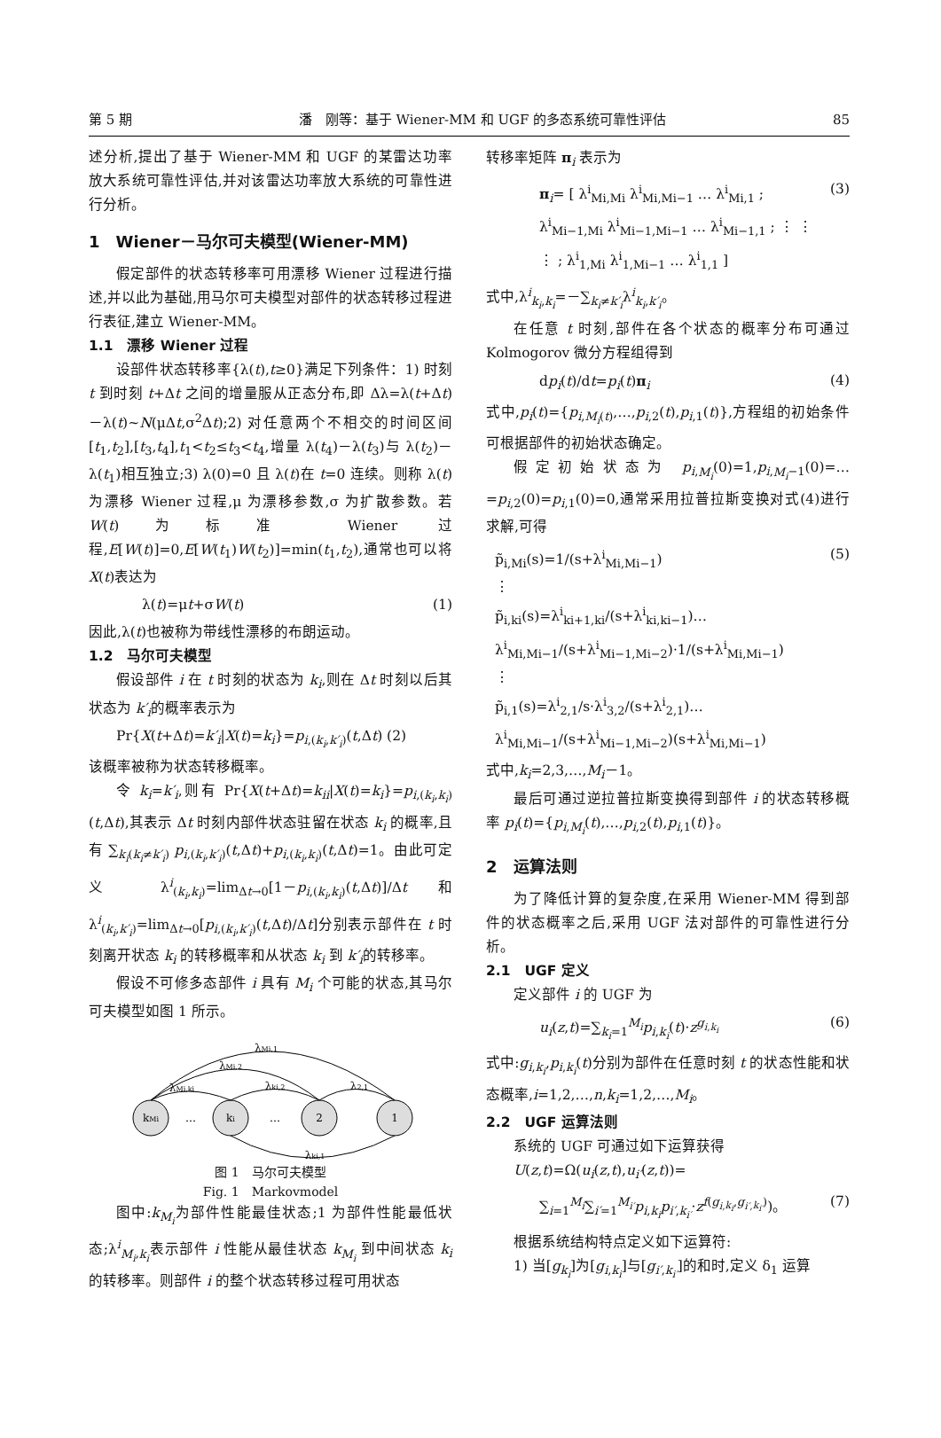第 5 期 潘　刚等：基于 Wiener-MM 和 UGF 的多态系统可靠性评估 85
述分析,提出了基于 Wiener-MM 和 UGF 的某雷达功率放大系统可靠性评估,并对该雷达功率放大系统的可靠性进行分析。
1　Wiener－马尔可夫模型(Wiener-MM)
假定部件的状态转移率可用漂移 Wiener 过程进行描述,并以此为基础,用马尔可夫模型对部件的状态转移过程进行表征,建立 Wiener-MM。
1.1　漂移 Wiener 过程
设部件状态转移率{λ(t),t≥0}满足下列条件：1) 时刻 t 到时刻 t+Δt 之间的增量服从正态分布,即 Δλ=λ(t+Δt)－λ(t)~N(μΔt,σ<sup>2</sup>Δt);2) 对任意两个不相交的时间区间[t<sub>1</sub>,t<sub>2</sub>],[t<sub>3</sub>,t<sub>4</sub>],t<sub>1</sub><t<sub>2</sub>≤t<sub>3</sub><t<sub>4</sub>,增量 λ(t<sub>4</sub>)－λ(t<sub>3</sub>)与 λ(t<sub>2</sub>)－λ(t<sub>1</sub>)相互独立;3) λ(0)=0 且 λ(t)在 t=0 连续。则称 λ(t)为漂移 Wiener 过程,μ 为漂移参数,σ 为扩散参数。若 W(t)为标准 Wiener 过程,E[W(t)]=0,E[W(t<sub>1</sub>)W(t<sub>2</sub>)]=min(t<sub>1</sub>,t<sub>2</sub>),通常也可以将 X(t)表达为
λ(t)=μt+σW(t) (1)
因此,λ(t)也被称为带线性漂移的布朗运动。
1.2　马尔可夫模型
假设部件 i 在 t 时刻的状态为 k<sub>i</sub>,则在 Δt 时刻以后其状态为 k′<sub>i</sub>的概率表示为
Pr{X(t+Δt)=k′<sub>i</sub>|X(t)=k<sub>i</sub>}=p<sub>i,(k<sub>i</sub>,k′<sub>i</sub>)</sub>(t,Δt) (2)
该概率被称为状态转移概率。
令 k<sub>i</sub>=k′<sub>i</sub>,则有 Pr{X(t+Δt)=k<sub>ii</sub>|X(t)=k<sub>i</sub>}=p<sub>i,(k<sub>i</sub>,k<sub>i</sub>)</sub>(t,Δt),其表示 Δt 时刻内部件状态驻留在状态 k<sub>i</sub> 的概率,且有 ∑<sub>k<sub>i</sub>(k<sub>i</sub>≠k′<sub>i</sub>)</sub> p<sub>i,(k<sub>i</sub>,k′<sub>i</sub>)</sub>(t,Δt)+p<sub>i,(k<sub>i</sub>,k<sub>i</sub>)</sub>(t,Δt)=1。由此可定义 λ<sup>i</sup><sub>(k<sub>i</sub>,k<sub>i</sub>)</sub>=lim<sub>Δt→0</sub>[1－p<sub>i,(k<sub>i</sub>,k<sub>i</sub>)</sub>(t,Δt)]/Δt 和 λ<sup>i</sup><sub>(k<sub>i</sub>,k′<sub>i</sub>)</sub>=lim<sub>Δt→0</sub>[p<sub>i,(k<sub>i</sub>,k′<sub>i</sub>)</sub>(t,Δt)/Δt]分别表示部件在 t 时刻离开状态 k<sub>i</sub> 的转移概率和从状态 k<sub>i</sub> 到 k′<sub>i</sub>的转移率。
假设不可修多态部件 i 具有 M<sub>i</sub> 个可能的状态,其马尔可夫模型如图 1 所示。
kMi
…
ki
…
2
1
λMi,1
λMi,2
λMi,ki
λki,2
λ2,1
λki,1
图 1　马尔可夫模型
Fig. 1　Markovmodel
图中:k<sub>M<sub>i</sub></sub>为部件性能最佳状态;1 为部件性能最低状态;λ<sup>i</sup><sub>M<sub>i</sub>,k<sub>i</sub></sub>表示部件 i 性能从最佳状态 k<sub>M<sub>i</sub></sub> 到中间状态 k<sub>i</sub> 的转移率。则部件 i 的整个状态转移过程可用状态
转移率矩阵 π<sub>i</sub> 表示为
π<sub>i</sub>= [ λ<sup>i</sup><sub>Mi,Mi</sub> λ<sup>i</sup><sub>Mi,Mi−1</sub> … λ<sup>i</sup><sub>Mi,1</sub> ; λ<sup>i</sup><sub>Mi−1,Mi</sub> λ<sup>i</sup><sub>Mi−1,Mi−1</sub> … λ<sup>i</sup><sub>Mi−1,1</sub> ; ⋮ ⋮ ⋮ ; λ<sup>i</sup><sub>1,Mi</sub> λ<sup>i</sup><sub>1,Mi−1</sub> … λ<sup>i</sup><sub>1,1</sub> ] (3)
式中,λ<sup>i</sup><sub>k<sub>i</sub>,k<sub>i</sub></sub>=－∑<sub>k<sub>i</sub>≠k′<sub>i</sub></sub>λ<sup>i</sup><sub>k<sub>i</sub>,k′<sub>i</sub></sub>。
在任意 t 时刻,部件在各个状态的概率分布可通过 Kolmogorov 微分方程组得到
dp<sub>i</sub>(t)/dt=p<sub>i</sub>(t)π<sub>i</sub> (4)
式中,p<sub>i</sub>(t)={p<sub>i,M<sub>i</sub>(t)</sub>,…,p<sub>i,2</sub>(t),p<sub>i,1</sub>(t)},方程组的初始条件可根据部件的初始状态确定。
假定初始状态为 p<sub>i,M<sub>i</sub></sub>(0)=1,p<sub>i,M<sub>i</sub>−1</sub>(0)=…=p<sub>i,2</sub>(0)=p<sub>i,1</sub>(0)=0,通常采用拉普拉斯变换对式(4)进行求解,可得
p̃<sub>i,Mi</sub>(s)=1/(s+λ<sup>i</sup><sub>Mi,Mi−1</sub>)
⋮
p̃<sub>i,ki</sub>(s)=λ<sup>i</sup><sub>ki+1,ki</sub>/(s+λ<sup>i</sup><sub>ki,ki−1</sub>)…λ<sup>i</sup><sub>Mi,Mi−1</sub>/(s+λ<sup>i</sup><sub>Mi−1,Mi−2</sub>)·1/(s+λ<sup>i</sup><sub>Mi,Mi−1</sub>)
⋮
p̃<sub>i,1</sub>(s)=λ<sup>i</sup><sub>2,1</sub>/s·λ<sup>i</sup><sub>3,2</sub>/(s+λ<sup>i</sup><sub>2,1</sub>)…λ<sup>i</sup><sub>Mi,Mi−1</sub>/(s+λ<sup>i</sup><sub>Mi−1,Mi−2</sub>)(s+λ<sup>i</sup><sub>Mi,Mi−1</sub>) (5)
式中,k<sub>i</sub>=2,3,…,M<sub>i</sub>－1。
最后可通过逆拉普拉斯变换得到部件 i 的状态转移概率 p<sub>i</sub>(t)={p<sub>i,M<sub>i</sub></sub>(t),…,p<sub>i,2</sub>(t),p<sub>i,1</sub>(t)}。
2　运算法则
为了降低计算的复杂度,在采用 Wiener-MM 得到部件的状态概率之后,采用 UGF 法对部件的可靠性进行分析。
2.1　UGF 定义
定义部件 i 的 UGF 为
u<sub>i</sub>(z,t)=∑<sub>k<sub>i</sub>=1</sub><sup>M<sub>i</sub></sup>p<sub>i,k<sub>i</sub></sub>(t)·z<sup>g<sub>i,k<sub>i</sub></sub></sup> (6)
式中:g<sub>i,k<sub>i</sub></sub>,p<sub>i,k<sub>i</sub></sub>(t)分别为部件在任意时刻 t 的状态性能和状态概率,i=1,2,…,n,k<sub>i</sub>=1,2,…,M<sub>i</sub>。
2.2　UGF 运算法则
系统的 UGF 可通过如下运算获得
U(z,t)=Ω(u<sub>i</sub>(z,t),u<sub>i′</sub>(z,t))=
∑<sub>i=1</sub><sup>M<sub>i</sub></sup>∑<sub>i′=1</sub><sup>M<sub>i′</sub></sup>p<sub>i,k<sub>i</sub></sub>p<sub>i′,k<sub>i′</sub></sub>·z<sup>f(g<sub>i,k<sub>i</sub></sub>,g<sub>i′,k<sub>i′</sub></sub>)</sup>)。 (7)
根据系统结构特点定义如下运算符:
1) 当[g<sub>k<sub>i</sub></sub>]为[g<sub>i,k<sub>i</sub></sub>]与[g<sub>i′,k<sub>i′</sub></sub>]的和时,定义 δ<sub>1</sub> 运算